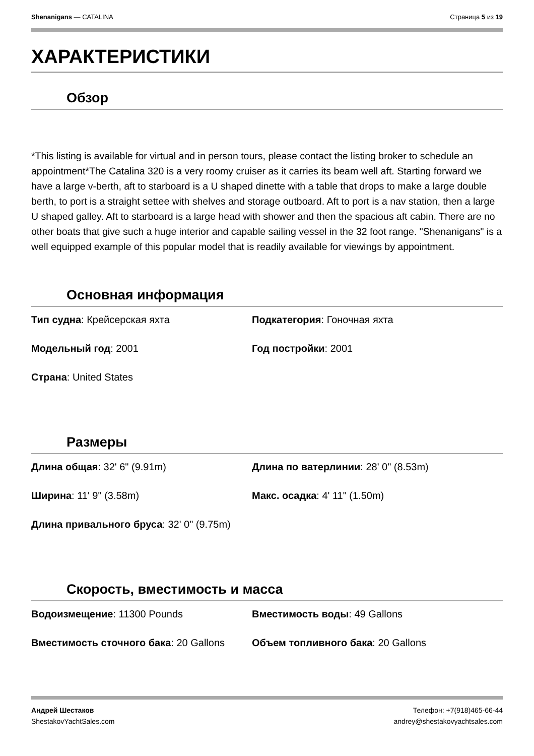Shenanigans — CATALINA Страница 5 из 19
ХАРАКТЕРИСТИКИ
Обзор
*This listing is available for virtual and in person tours, please contact the listing broker to schedule an appointment*The Catalina 320 is a very roomy cruiser as it carries its beam well aft. Starting forward we have a large v-berth, aft to starboard is a U shaped dinette with a table that drops to make a large double berth, to port is a straight settee with shelves and storage outboard. Aft to port is a nav station, then a large U shaped galley. Aft to starboard is a large head with shower and then the spacious aft cabin. There are no other boats that give such a huge interior and capable sailing vessel in the 32 foot range. "Shenanigans" is a well equipped example of this popular model that is readily available for viewings by appointment.
Основная информация
Тип судна: Крейсерская яхта
Подкатегория: Гоночная яхта
Модельный год: 2001
Год постройки: 2001
Страна: United States
Размеры
Длина общая: 32' 6" (9.91m)
Длина по ватерлинии: 28' 0" (8.53m)
Ширина: 11' 9" (3.58m)
Макс. осадка: 4' 11" (1.50m)
Длина привального бруса: 32' 0" (9.75m)
Скорость, вместимость и масса
Водоизмещение: 11300 Pounds
Вместимость воды: 49 Gallons
Вместимость сточного бака: 20 Gallons
Объем топливного бака: 20 Gallons
Андрей Шестаков
ShestakovYachtSales.com Телефон: +7(918)465-66-44
andrey@shestakovyachtsales.com